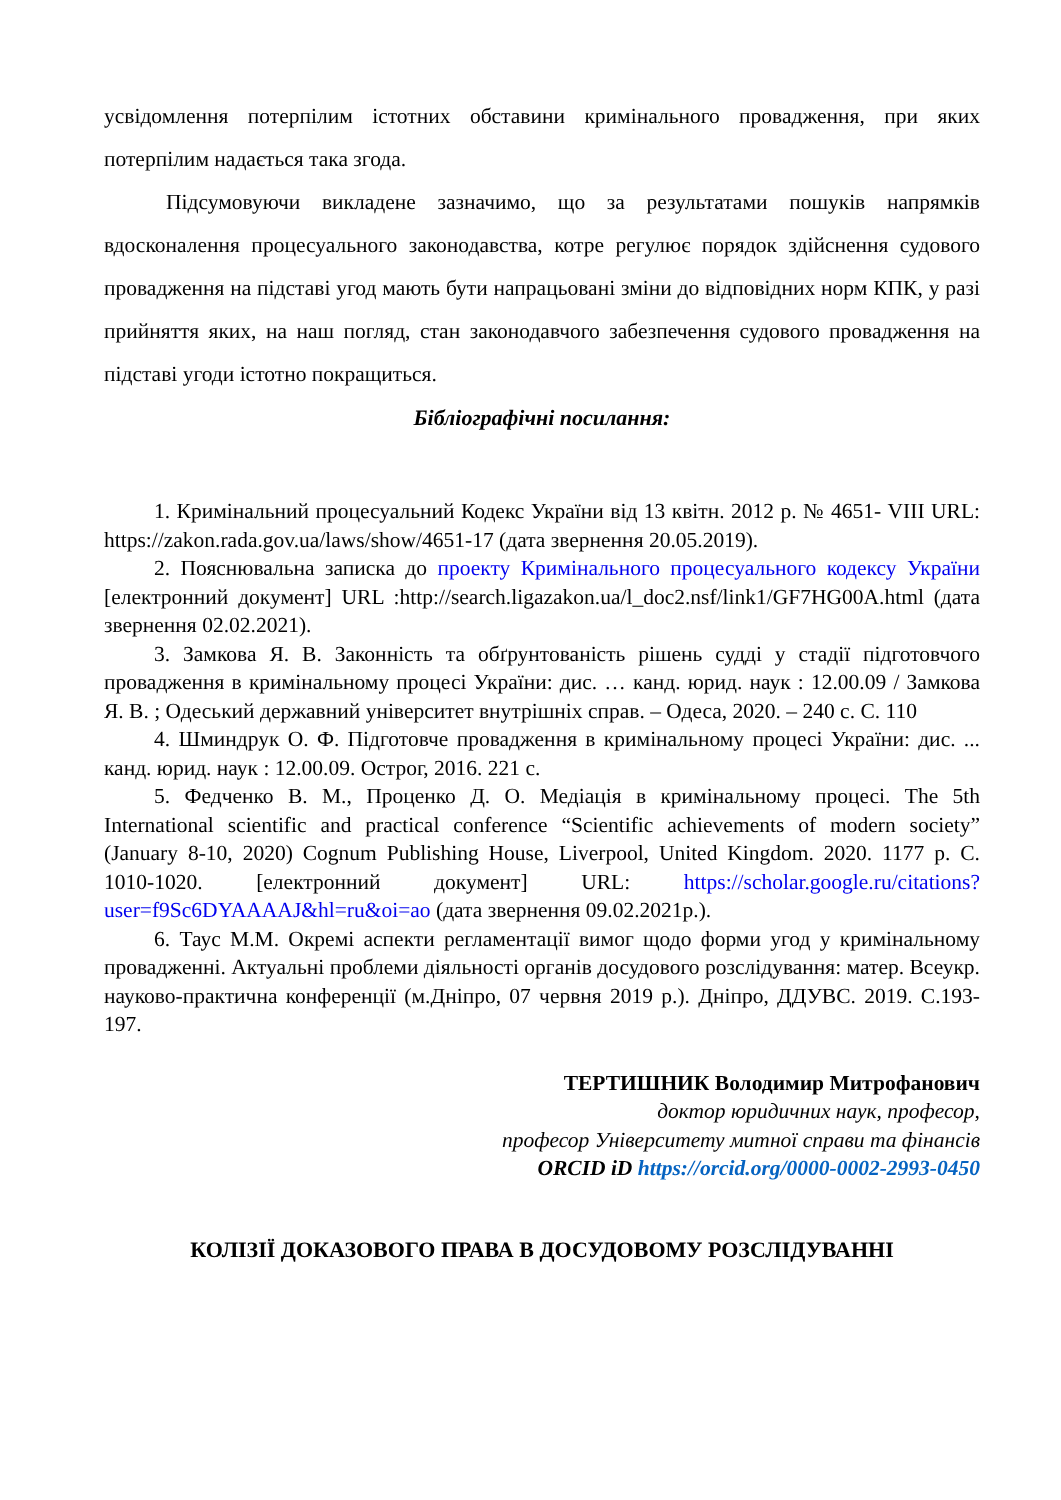усвідомлення потерпілим істотних обставини кримінального провадження, при яких потерпілим надається така згода.
Підсумовуючи викладене зазначимо, що за результатами пошуків напрямків вдосконалення процесуального законодавства, котре регулює порядок здійснення судового провадження на підставі угод мають бути напрацьовані зміни до відповідних норм КПК, у разі прийняття яких, на наш погляд, стан законодавчого забезпечення судового провадження на підставі угоди істотно покращиться.
Бібліографічні посилання:
1. Кримінальний процесуальний Кодекс України від 13 квітн. 2012 р. № 4651- VIII URL: https://zakon.rada.gov.ua/laws/show/4651-17 (дата звернення 20.05.2019).
2. Пояснювальна записка до проекту Кримінального процесуального кодексу України [електронний документ] URL :http://search.ligazakon.ua/l_doc2.nsf/link1/GF7HG00A.html (дата звернення 02.02.2021).
3. Замкова Я. В. Законність та обґрунтованість рішень судді у стадії підготовчого провадження в кримінальному процесі України: дис. … канд. юрид. наук : 12.00.09 / Замкова Я. В. ; Одеський державний університет внутрішніх справ. – Одеса, 2020. – 240 с. С. 110
4. Шминдрук О. Ф. Підготовче провадження в кримінальному процесі України: дис. ... канд. юрид. наук : 12.00.09. Острог, 2016. 221 с.
5. Федченко В. М., Проценко Д. О. Медіація в кримінальному процесі. The 5th International scientific and practical conference “Scientific achievements of modern society” (January 8-10, 2020) Cognum Publishing House, Liverpool, United Kingdom. 2020. 1177 p. С. 1010-1020. [електронний документ] URL: https://scholar.google.ru/citations?user=f9Sc6DYAAAAJ&hl=ru&oi=ao (дата звернення 09.02.2021р.).
6. Таус М.М. Окремі аспекти регламентації вимог щодо форми угод у кримінальному провадженні. Актуальні проблеми діяльності органів досудового розслідування: матер. Всеукр. науково-практична конференції (м.Дніпро, 07 червня 2019 р.). Дніпро, ДДУВС. 2019. С.193-197.
ТЕРТИШНИК Володимир Митрофанович
доктор юридичних наук, професор,
професор Університету митної справи та фінансів
ORCID iD https://orcid.org/0000-0002-2993-0450
КОЛІЗІЇ ДОКАЗОВОГО ПРАВА В ДОСУДОВОМУ РОЗСЛІДУВАННІ